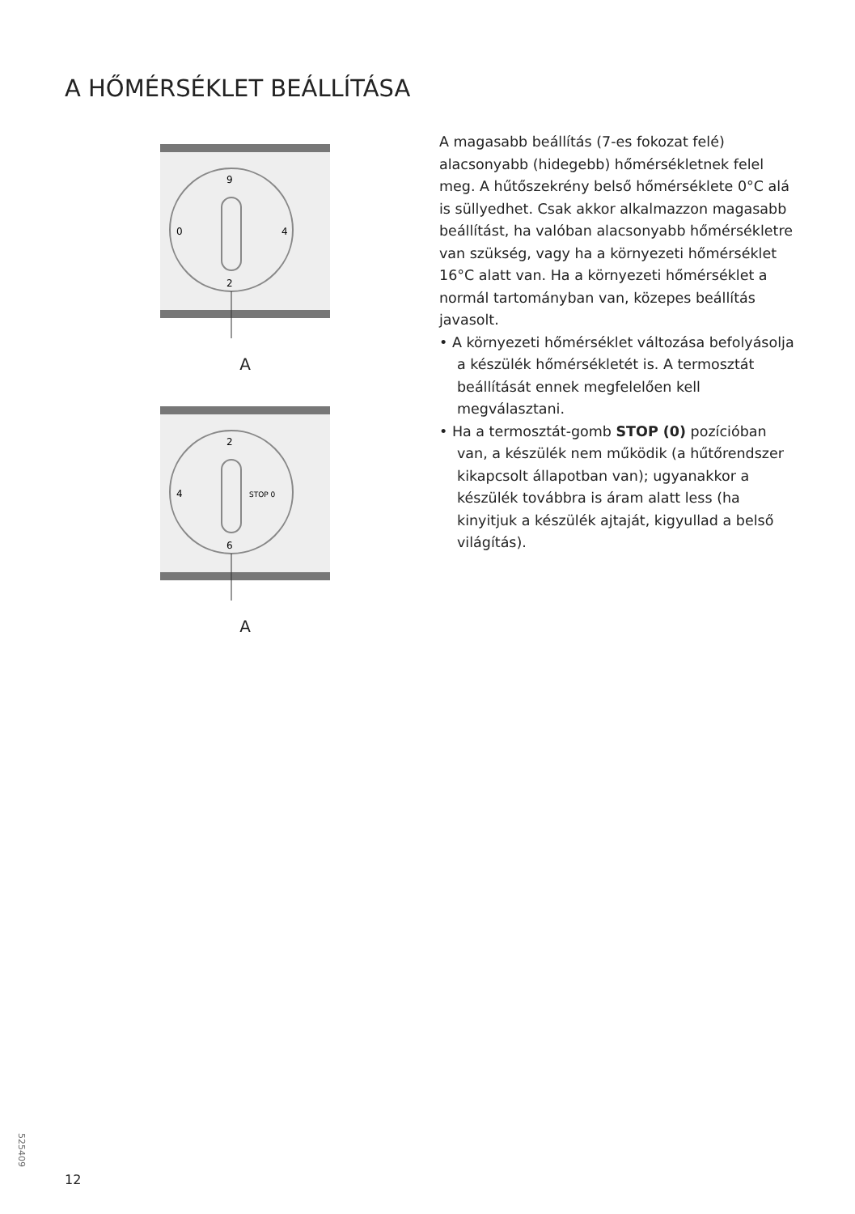A HŐMÉRSÉKLET BEÁLLÍTÁSA
9
2
4
0
A
2
6
STOP 0
4
A
A magasabb beállítás (7-es fokozat felé) alacsonyabb (hidegebb) hőmérsékletnek felel meg. A hűtőszekrény belső hőmérséklete 0°C alá is süllyedhet. Csak akkor alkalmazzon magasabb beállítást, ha valóban alacsonyabb hőmérsékletre van szükség, vagy ha a környezeti hőmérséklet 16°C alatt van. Ha a környezeti hőmérséklet a normál tartományban van, közepes beállítás javasolt.
• A környezeti hőmérséklet változása befolyásolja a készülék hőmérsékletét is. A termosztát beállítását ennek megfelelően kell megválasztani.
• Ha a termosztát-gomb STOP (0) pozícióban van, a készülék nem működik (a hűtőrendszer kikapcsolt állapotban van); ugyanakkor a készülék továbbra is áram alatt less (ha kinyitjuk a készülék ajtaját, kigyullad a belső világítás).
525409
12